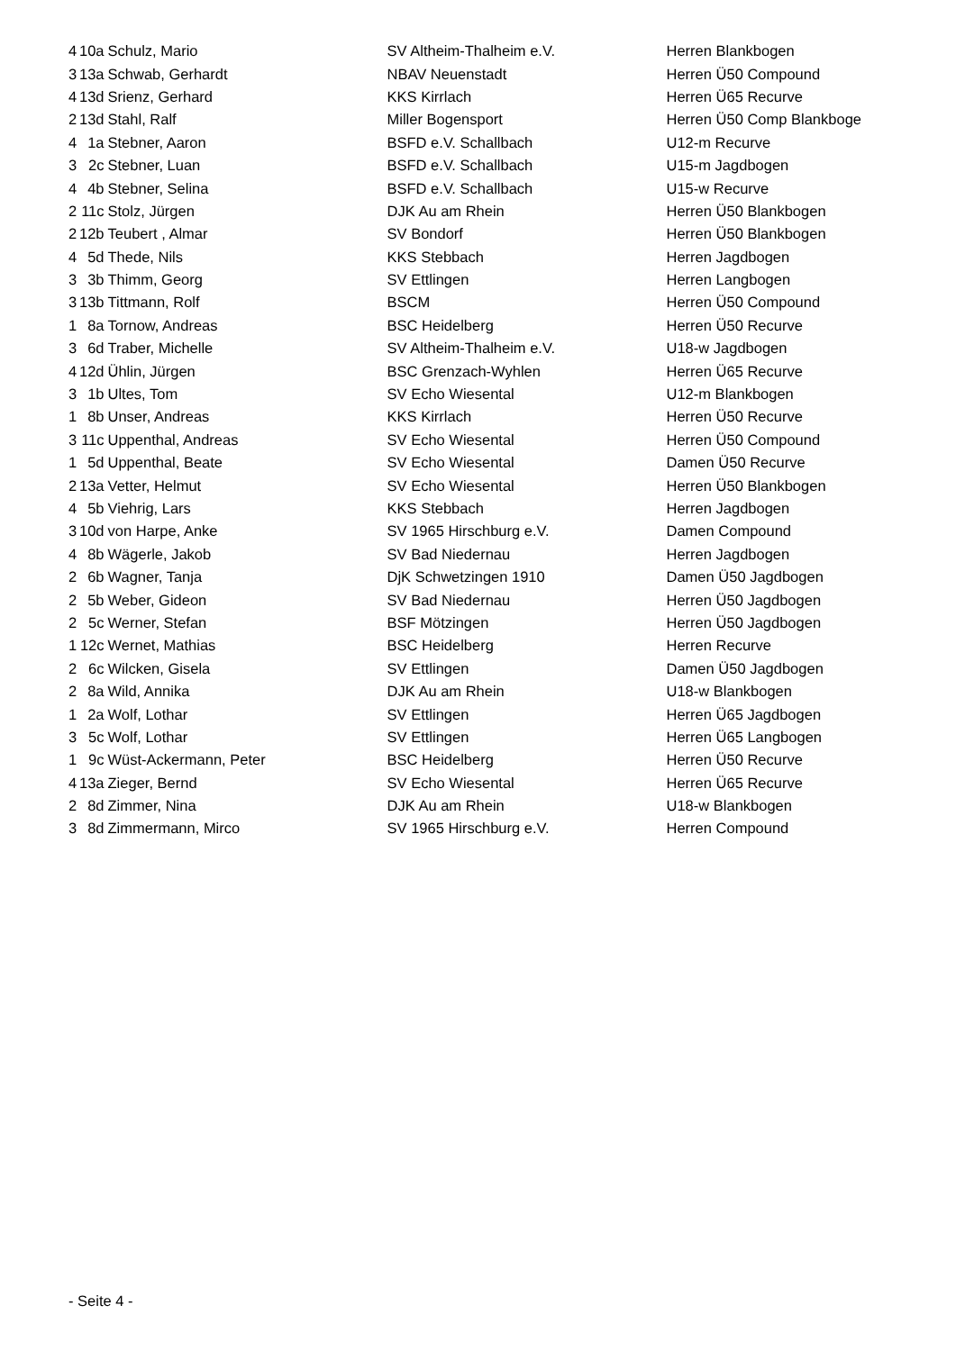| 4 | 10a | Schulz, Mario | SV Altheim-Thalheim e.V. | Herren Blankbogen |
| 3 | 13a | Schwab, Gerhardt | NBAV Neuenstadt | Herren Ü50 Compound |
| 4 | 13d | Srienz, Gerhard | KKS Kirrlach | Herren Ü65 Recurve |
| 2 | 13d | Stahl, Ralf | Miller Bogensport | Herren Ü50 Comp Blankboge |
| 4 | 1a | Stebner, Aaron | BSFD e.V. Schallbach | U12-m Recurve |
| 3 | 2c | Stebner, Luan | BSFD e.V. Schallbach | U15-m Jagdbogen |
| 4 | 4b | Stebner, Selina | BSFD e.V. Schallbach | U15-w Recurve |
| 2 | 11c | Stolz, Jürgen | DJK Au am Rhein | Herren Ü50 Blankbogen |
| 2 | 12b | Teubert , Almar | SV Bondorf | Herren Ü50 Blankbogen |
| 4 | 5d | Thede, Nils | KKS Stebbach | Herren Jagdbogen |
| 3 | 3b | Thimm, Georg | SV Ettlingen | Herren Langbogen |
| 3 | 13b | Tittmann, Rolf | BSCM | Herren Ü50 Compound |
| 1 | 8a | Tornow, Andreas | BSC Heidelberg | Herren Ü50 Recurve |
| 3 | 6d | Traber, Michelle | SV Altheim-Thalheim e.V. | U18-w Jagdbogen |
| 4 | 12d | Ühlin, Jürgen | BSC Grenzach-Wyhlen | Herren Ü65 Recurve |
| 3 | 1b | Ultes, Tom | SV Echo Wiesental | U12-m Blankbogen |
| 1 | 8b | Unser, Andreas | KKS Kirrlach | Herren Ü50 Recurve |
| 3 | 11c | Uppenthal, Andreas | SV Echo Wiesental | Herren Ü50 Compound |
| 1 | 5d | Uppenthal, Beate | SV Echo Wiesental | Damen Ü50 Recurve |
| 2 | 13a | Vetter, Helmut | SV Echo Wiesental | Herren Ü50 Blankbogen |
| 4 | 5b | Viehrig, Lars | KKS Stebbach | Herren Jagdbogen |
| 3 | 10d | von Harpe, Anke | SV 1965 Hirschburg e.V. | Damen Compound |
| 4 | 8b | Wägerle, Jakob | SV Bad Niedernau | Herren Jagdbogen |
| 2 | 6b | Wagner, Tanja | DjK Schwetzingen 1910 | Damen Ü50 Jagdbogen |
| 2 | 5b | Weber, Gideon | SV Bad Niedernau | Herren Ü50 Jagdbogen |
| 2 | 5c | Werner, Stefan | BSF Mötzingen | Herren Ü50 Jagdbogen |
| 1 | 12c | Wernet, Mathias | BSC Heidelberg | Herren Recurve |
| 2 | 6c | Wilcken, Gisela | SV Ettlingen | Damen Ü50 Jagdbogen |
| 2 | 8a | Wild, Annika | DJK Au am Rhein | U18-w Blankbogen |
| 1 | 2a | Wolf, Lothar | SV Ettlingen | Herren Ü65 Jagdbogen |
| 3 | 5c | Wolf, Lothar | SV Ettlingen | Herren Ü65 Langbogen |
| 1 | 9c | Wüst-Ackermann, Peter | BSC Heidelberg | Herren Ü50 Recurve |
| 4 | 13a | Zieger, Bernd | SV Echo Wiesental | Herren Ü65 Recurve |
| 2 | 8d | Zimmer, Nina | DJK Au am Rhein | U18-w Blankbogen |
| 3 | 8d | Zimmermann, Mirco | SV 1965 Hirschburg e.V. | Herren Compound |
- Seite 4 -